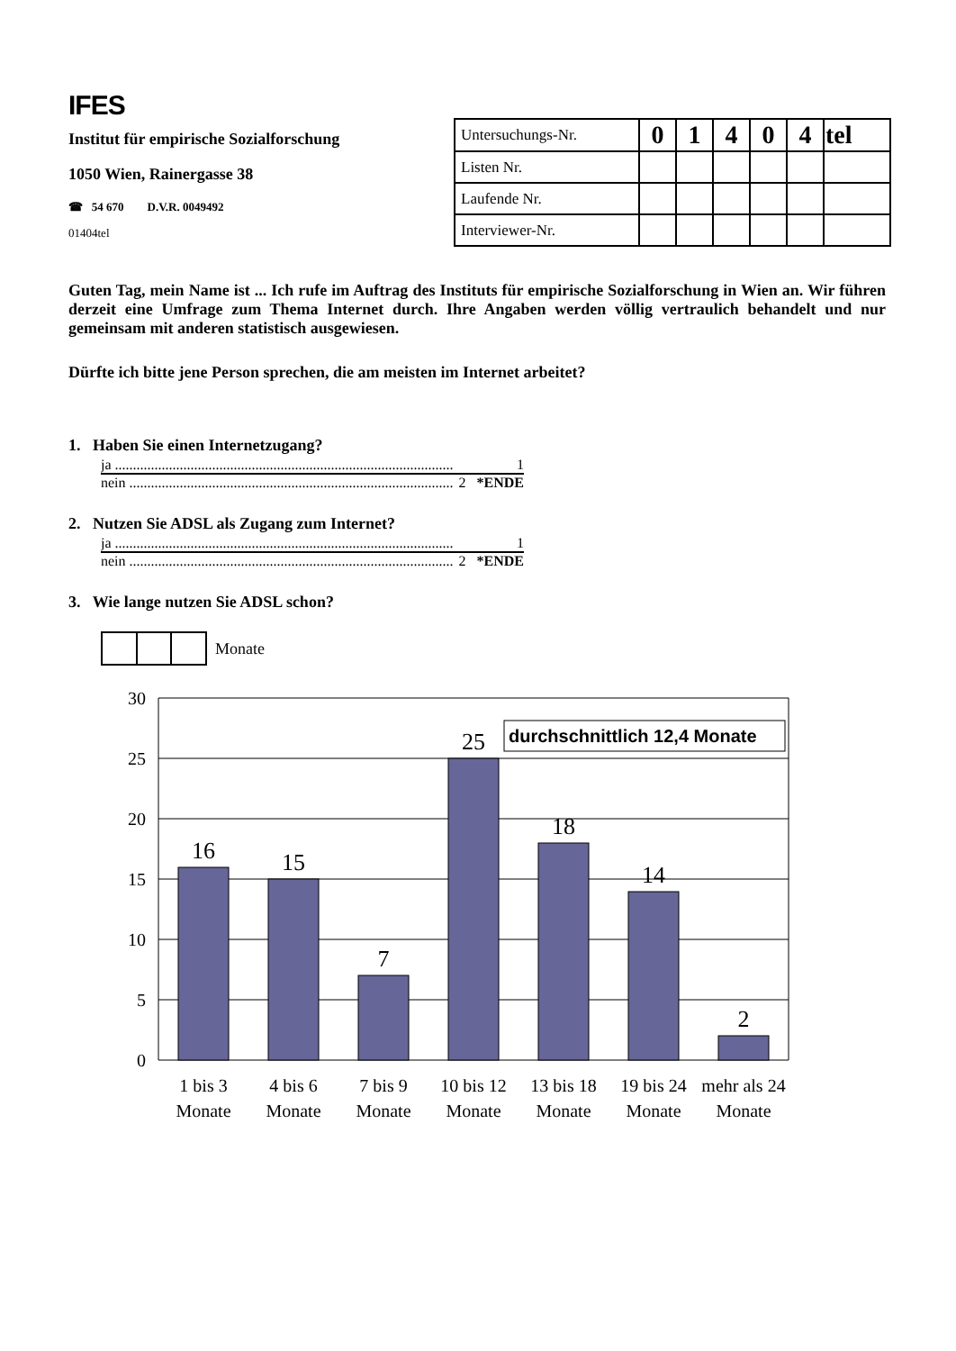IFES
Institut für empirische Sozialforschung
1050 Wien, Rainergasse 38
☎ 54 670 D.V.R. 0049492
01404tel
| Untersuchungs-Nr. | 0 | 1 | 4 | 0 | 4 | tel |
| Listen Nr. | | | | | | |
| Laufende Nr. | | | | | | |
| Interviewer-Nr. | | | | | | |
Guten Tag, mein Name ist ... Ich rufe im Auftrag des Instituts für empirische Sozialforschung in Wien an. Wir führen derzeit eine Umfrage zum Thema Internet durch. Ihre Angaben werden völlig vertraulich behandelt und nur gemeinsam mit anderen statistisch ausgewiesen.
Dürfte ich bitte jene Person sprechen, die am meisten im Internet arbeitet?
1. Haben Sie einen Internetzugang?
ja .............................................................................................. 1
nein .......................................................................................... 2 *ENDE
2. Nutzen Sie ADSL als Zugang zum Internet?
ja .............................................................................................. 1
nein .......................................................................................... 2 *ENDE
3. Wie lange nutzen Sie ADSL schon?
Monate
30
25
20
15
10
5
0
16
15
7
25
18
14
2
durchschnittlich 12,4 Monate
1 bis 3
Monate
4 bis 6
Monate
7 bis 9
Monate
10 bis 12
Monate
13 bis 18
Monate
19 bis 24
Monate
mehr als 24
Monate